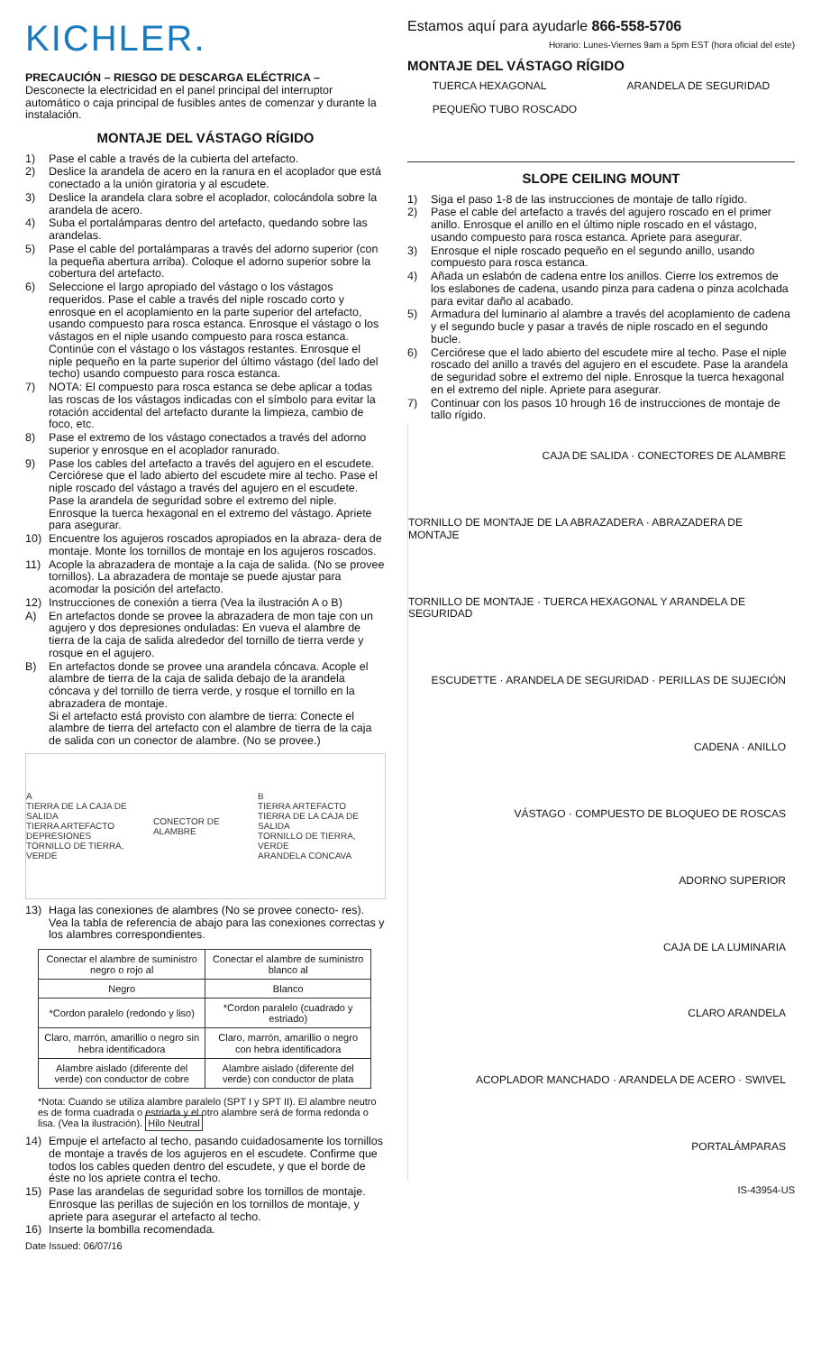KICHLER.
PRECAUCIÓN – RIESGO DE DESCARGA ELÉCTRICA –
Desconecte la electricidad en el panel principal del interruptor automático o caja principal de fusibles antes de comenzar y durante la instalación.
MONTAJE DEL VÁSTAGO RÍGIDO
1) Pase el cable a través de la cubierta del artefacto.
2) Deslice la arandela de acero en la ranura en el acoplador que está conectado a la unión giratoria y al escudete.
3) Deslice la arandela clara sobre el acoplador, colocándola sobre la arandela de acero.
4) Suba el portalámparas dentro del artefacto, quedando sobre las arandelas.
5) Pase el cable del portalámparas a través del adorno superior (con la pequeña abertura arriba). Coloque el adorno superior sobre la cobertura del artefacto.
6) Seleccione el largo apropiado del vástago o los vástagos requeridos. Pase el cable a través del niple roscado corto y enrosque en el acoplamiento en la parte superior del artefacto, usando compuesto para rosca estanca. Enrosque el vástago o los vástagos en el niple usando compuesto para rosca estanca. Continúe con el vástago o los vástagos restantes. Enrosque el niple pequeño en la parte superior del último vástago (del lado del techo) usando compuesto para rosca estanca.
7) NOTA: El compuesto para rosca estanca se debe aplicar a todas las roscas de los vástagos indicadas con el símbolo para evitar la rotación accidental del artefacto durante la limpieza, cambio de foco, etc.
8) Pase el extremo de los vástago conectados a través del adorno superior y enrosque en el acoplador ranurado.
9) Pase los cables del artefacto a través del agujero en el escudete. Cerciórese que el lado abierto del escudete mire al techo. Pase el niple roscado del vástago a través del agujero en el escudete. Pase la arandela de seguridad sobre el extremo del niple. Enrosque la tuerca hexagonal en el extremo del vástago. Apriete para asegurar.
10) Encuentre los agujeros roscados apropiados en la abraza- dera de montaje. Monte los tornillos de montaje en los agujeros roscados.
11) Acople la abrazadera de montaje a la caja de salida. (No se provee tornillos). La abrazadera de montaje se puede ajustar para acomodar la posición del artefacto.
12) Instrucciones de conexión a tierra (Vea la ilustración A o B)
A) En artefactos donde se provee la abrazadera de mon taje con un agujero y dos depresiones onduladas: En vueva el alambre de tierra de la caja de salida alrededor del tornillo de tierra verde y rosque en el agujero.
B) En artefactos donde se provee una arandela cóncava. Acople el alambre de tierra de la caja de salida debajo de la arandela cóncava y del tornillo de tierra verde, y rosque el tornillo en la abrazadera de montaje.
Si el artefacto está provisto con alambre de tierra: Conecte el alambre de tierra del artefacto con el alambre de tierra de la caja de salida con un conector de alambre. (No se provee.)
A
TIERRA DE LA CAJA DE SALIDA
TIERRA ARTEFACTO
DEPRESIONES
TORNILLO DE TIERRA, VERDE CONECTOR DE ALAMBRE B
TIERRA ARTEFACTO
TIERRA DE LA CAJA DE SALIDA
TORNILLO DE TIERRA, VERDE
ARANDELA CONCAVA
13) Haga las conexiones de alambres (No se provee conecto- res). Vea la tabla de referencia de abajo para las conexiones correctas y los alambres correspondientes.
| Conectar el alambre de suministro negro o rojo al | Conectar el alambre de suministro blanco al |
| --- | --- |
| Negro | Blanco |
| *Cordon paralelo (redondo y liso) | *Cordon paralelo (cuadrado y estriado) |
| Claro, marrón, amarillio o negro sin hebra identificadora | Claro, marrón, amarillio o negro con hebra identificadora |
| Alambre aislado (diferente del verde) con conductor de cobre | Alambre aislado (diferente del verde) con conductor de plata |
*Nota: Cuando se utiliza alambre paralelo (SPT I y SPT II). El alambre neutro es de forma cuadrada o estriada y el otro alambre será de forma redonda o lisa. (Vea la ilustración). Hilo Neutral
14) Empuje el artefacto al techo, pasando cuidadosamente los tornillos de montaje a través de los agujeros en el escudete. Confirme que todos los cables queden dentro del escudete, y que el borde de éste no los apriete contra el techo.
15) Pase las arandelas de seguridad sobre los tornillos de montaje. Enrosque las perillas de sujeción en los tornillos de montaje, y apriete para asegurar el artefacto al techo.
16) Inserte la bombilla recomendada.
Date Issued: 06/07/16
Estamos aquí para ayudarle 866-558-5706
Horario: Lunes-Viernes 9am a 5pm EST (hora oficial del este)
MONTAJE DEL VÁSTAGO RÍGIDO
TUERCA HEXAGONAL
PEQUEÑO TUBO ROSCADO ARANDELA DE SEGURIDAD
SLOPE CEILING MOUNT
1) Siga el paso 1-8 de las instrucciones de montaje de tallo rígido.
2) Pase el cable del artefacto a través del agujero roscado en el primer anillo. Enrosque el anillo en el último niple roscado en el vástago, usando compuesto para rosca estanca. Apriete para asegurar.
3) Enrosque el niple roscado pequeño en el segundo anillo, usando compuesto para rosca estanca.
4) Añada un eslabón de cadena entre los anillos. Cierre los extremos de los eslabones de cadena, usando pinza para cadena o pinza acolchada para evitar daño al acabado.
5) Armadura del luminario al alambre a través del acoplamiento de cadena y el segundo bucle y pasar a través de niple roscado en el segundo bucle.
6) Cerciórese que el lado abierto del escudete mire al techo. Pase el niple roscado del anillo a través del agujero en el escudete. Pase la arandela de seguridad sobre el extremo del niple. Enrosque la tuerca hexagonal en el extremo del niple. Apriete para asegurar.
7) Continuar con los pasos 10 hrough 16 de instrucciones de montaje de tallo rígido.
CAJA DE SALIDA · CONECTORES DE ALAMBRE
TORNILLO DE MONTAJE DE LA ABRAZADERA · ABRAZADERA DE MONTAJE
TORNILLO DE MONTAJE · TUERCA HEXAGONAL Y ARANDELA DE SEGURIDAD
ESCUDETTE · ARANDELA DE SEGURIDAD · PERILLAS DE SUJECIÓN
CADENA · ANILLO
VÁSTAGO · COMPUESTO DE BLOQUEO DE ROSCAS
ADORNO SUPERIOR
CAJA DE LA LUMINARIA
CLARO ARANDELA
ACOPLADOR MANCHADO · ARANDELA DE ACERO · SWIVEL
PORTALÁMPARAS
IS-43954-US